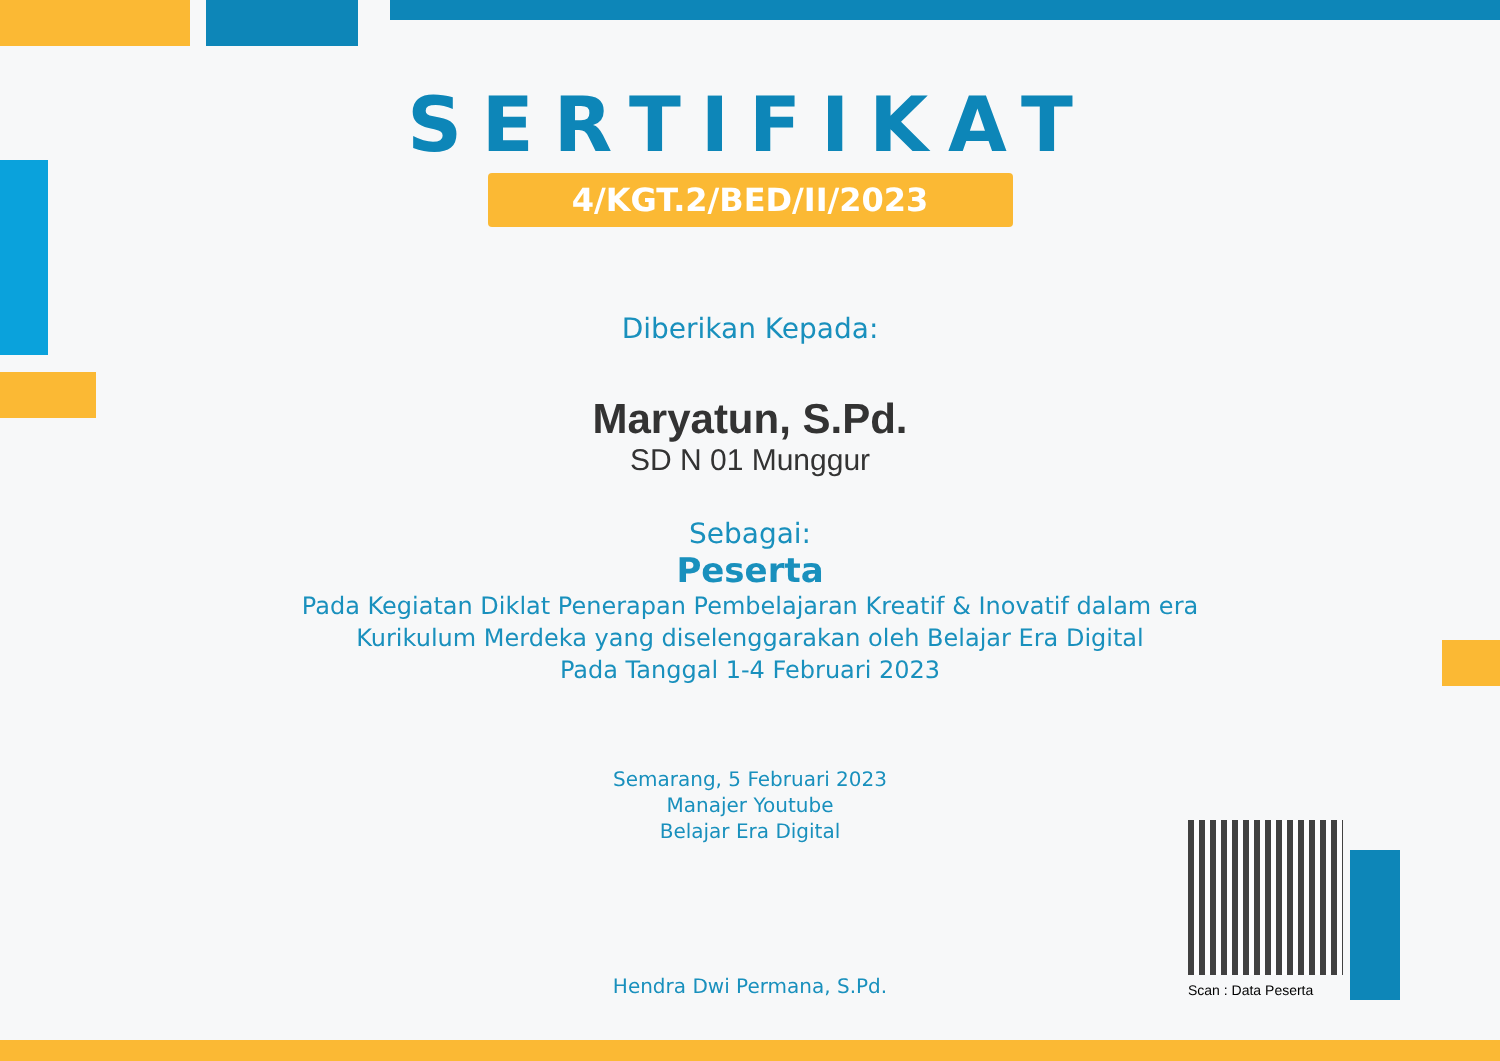SERTIFIKAT
4/KGT.2/BED/II/2023
Diberikan Kepada:
Maryatun, S.Pd.
SD N 01 Munggur
Sebagai:
Peserta
Pada Kegiatan Diklat Penerapan Pembelajaran Kreatif & Inovatif dalam era
Kurikulum Merdeka yang diselenggarakan oleh Belajar Era Digital
Pada Tanggal 1-4 Februari 2023
Semarang, 5 Februari 2023
Manajer Youtube
Belajar Era Digital
Hendra Dwi Permana, S.Pd.
Scan : Data Peserta